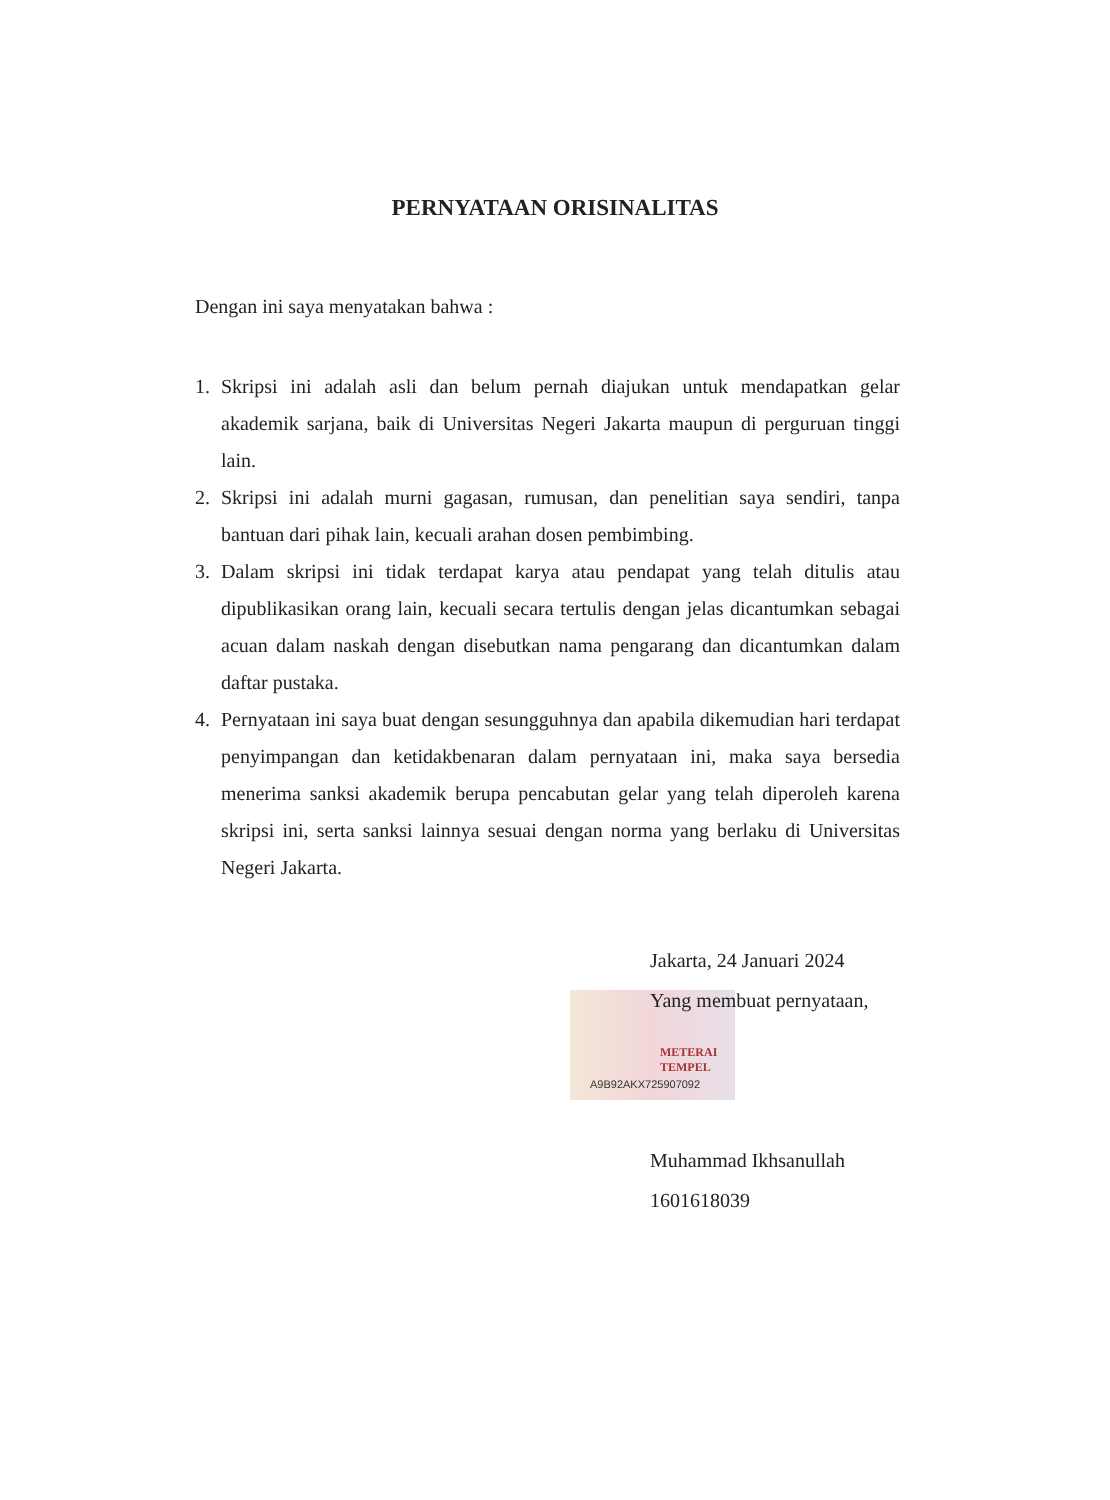PERNYATAAN ORISINALITAS
Dengan ini saya menyatakan bahwa :
1. Skripsi ini adalah asli dan belum pernah diajukan untuk mendapatkan gelar akademik sarjana, baik di Universitas Negeri Jakarta maupun di perguruan tinggi lain.
2. Skripsi ini adalah murni gagasan, rumusan, dan penelitian saya sendiri, tanpa bantuan dari pihak lain, kecuali arahan dosen pembimbing.
3. Dalam skripsi ini tidak terdapat karya atau pendapat yang telah ditulis atau dipublikasikan orang lain, kecuali secara tertulis dengan jelas dicantumkan sebagai acuan dalam naskah dengan disebutkan nama pengarang dan dicantumkan dalam daftar pustaka.
4. Pernyataan ini saya buat dengan sesungguhnya dan apabila dikemudian hari terdapat penyimpangan dan ketidakbenaran dalam pernyataan ini, maka saya bersedia menerima sanksi akademik berupa pencabutan gelar yang telah diperoleh karena skripsi ini, serta sanksi lainnya sesuai dengan norma yang berlaku di Universitas Negeri Jakarta.
METERAI TEMPEL
A9B92AKX725907092
Jakarta, 24 Januari 2024
Yang membuat pernyataan,
Muhammad Ikhsanullah
1601618039